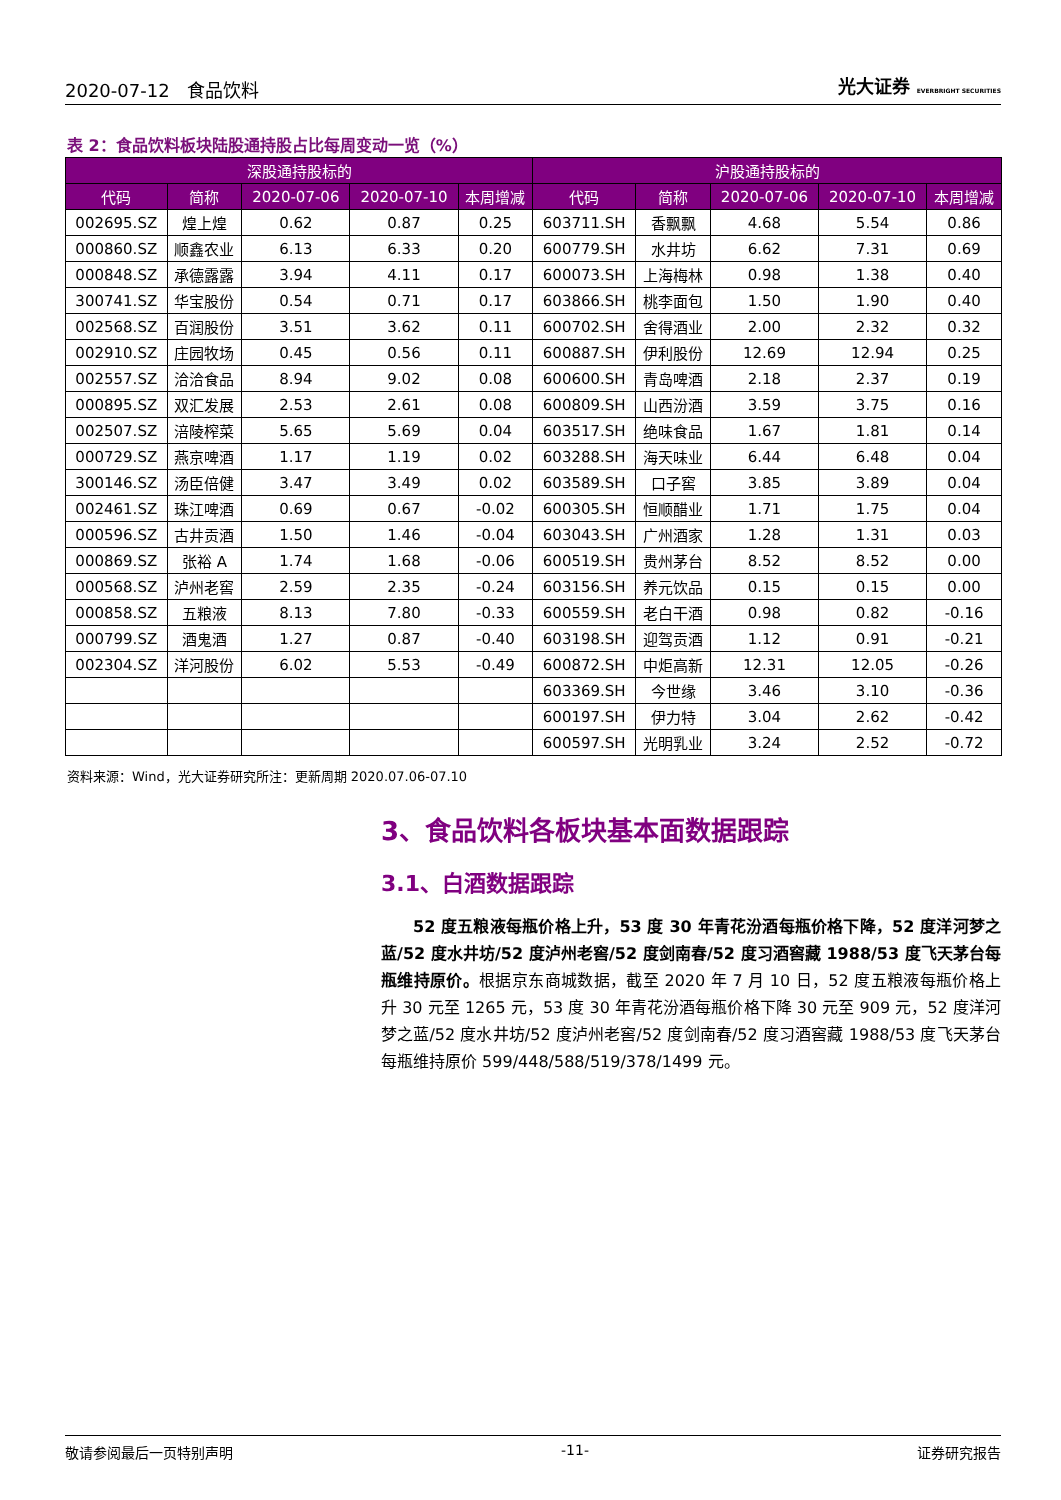2020-07-12 食品饮料 光大证券 EVERBRIGHT SECURITIES
表 2：食品饮料板块陆股通持股占比每周变动一览（%）
| 深股通持股标的 | | | | | 沪股通持股标的 | | | | |
| --- | --- | --- | --- | --- | --- | --- | --- | --- | --- |
| 代码 | 简称 | 2020-07-06 | 2020-07-10 | 本周增减 | 代码 | 简称 | 2020-07-06 | 2020-07-10 | 本周增减 |
| 002695.SZ | 煌上煌 | 0.62 | 0.87 | 0.25 | 603711.SH | 香飘飘 | 4.68 | 5.54 | 0.86 |
| 000860.SZ | 顺鑫农业 | 6.13 | 6.33 | 0.20 | 600779.SH | 水井坊 | 6.62 | 7.31 | 0.69 |
| 000848.SZ | 承德露露 | 3.94 | 4.11 | 0.17 | 600073.SH | 上海梅林 | 0.98 | 1.38 | 0.40 |
| 300741.SZ | 华宝股份 | 0.54 | 0.71 | 0.17 | 603866.SH | 桃李面包 | 1.50 | 1.90 | 0.40 |
| 002568.SZ | 百润股份 | 3.51 | 3.62 | 0.11 | 600702.SH | 舍得酒业 | 2.00 | 2.32 | 0.32 |
| 002910.SZ | 庄园牧场 | 0.45 | 0.56 | 0.11 | 600887.SH | 伊利股份 | 12.69 | 12.94 | 0.25 |
| 002557.SZ | 洽洽食品 | 8.94 | 9.02 | 0.08 | 600600.SH | 青岛啤酒 | 2.18 | 2.37 | 0.19 |
| 000895.SZ | 双汇发展 | 2.53 | 2.61 | 0.08 | 600809.SH | 山西汾酒 | 3.59 | 3.75 | 0.16 |
| 002507.SZ | 涪陵榨菜 | 5.65 | 5.69 | 0.04 | 603517.SH | 绝味食品 | 1.67 | 1.81 | 0.14 |
| 000729.SZ | 燕京啤酒 | 1.17 | 1.19 | 0.02 | 603288.SH | 海天味业 | 6.44 | 6.48 | 0.04 |
| 300146.SZ | 汤臣倍健 | 3.47 | 3.49 | 0.02 | 603589.SH | 口子窖 | 3.85 | 3.89 | 0.04 |
| 002461.SZ | 珠江啤酒 | 0.69 | 0.67 | -0.02 | 600305.SH | 恒顺醋业 | 1.71 | 1.75 | 0.04 |
| 000596.SZ | 古井贡酒 | 1.50 | 1.46 | -0.04 | 603043.SH | 广州酒家 | 1.28 | 1.31 | 0.03 |
| 000869.SZ | 张裕 A | 1.74 | 1.68 | -0.06 | 600519.SH | 贵州茅台 | 8.52 | 8.52 | 0.00 |
| 000568.SZ | 泸州老窖 | 2.59 | 2.35 | -0.24 | 603156.SH | 养元饮品 | 0.15 | 0.15 | 0.00 |
| 000858.SZ | 五粮液 | 8.13 | 7.80 | -0.33 | 600559.SH | 老白干酒 | 0.98 | 0.82 | -0.16 |
| 000799.SZ | 酒鬼酒 | 1.27 | 0.87 | -0.40 | 603198.SH | 迎驾贡酒 | 1.12 | 0.91 | -0.21 |
| 002304.SZ | 洋河股份 | 6.02 | 5.53 | -0.49 | 600872.SH | 中炬高新 | 12.31 | 12.05 | -0.26 |
| | | | | | 603369.SH | 今世缘 | 3.46 | 3.10 | -0.36 |
| | | | | | 600197.SH | 伊力特 | 3.04 | 2.62 | -0.42 |
| | | | | | 600597.SH | 光明乳业 | 3.24 | 2.52 | -0.72 |
资料来源：Wind，光大证券研究所注：更新周期 2020.07.06-07.10
3、食品饮料各板块基本面数据跟踪
3.1、白酒数据跟踪
52 度五粮液每瓶价格上升，53 度 30 年青花汾酒每瓶价格下降，52 度洋河梦之蓝/52 度水井坊/52 度泸州老窖/52 度剑南春/52 度习酒窖藏 1988/53 度飞天茅台每瓶维持原价。根据京东商城数据，截至 2020 年 7 月 10 日，52 度五粮液每瓶价格上升 30 元至 1265 元，53 度 30 年青花汾酒每瓶价格下降 30 元至 909 元，52 度洋河梦之蓝/52 度水井坊/52 度泸州老窖/52 度剑南春/52 度习酒窖藏 1988/53 度飞天茅台每瓶维持原价 599/448/588/519/378/1499 元。
敬请参阅最后一页特别声明 -11- 证券研究报告